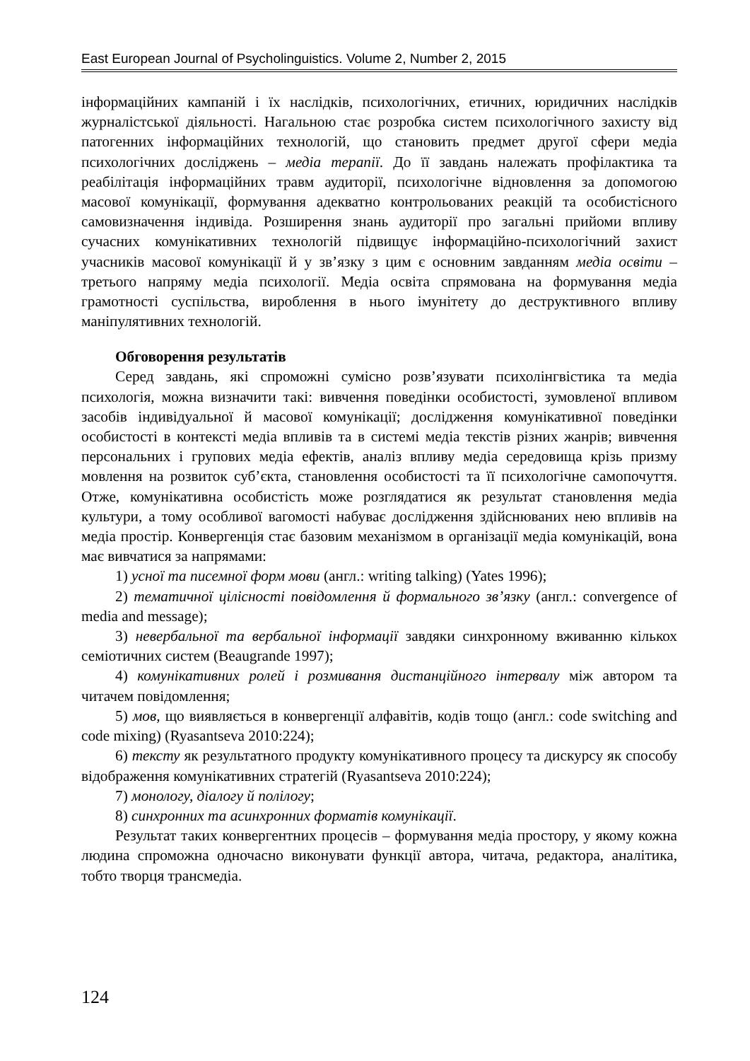East European Journal of Psycholinguistics. Volume 2, Number 2, 2015
інформаційних кампаній і їх наслідків, психологічних, етичних, юридичних наслідків журналістської діяльності. Нагальною стає розробка систем психологічного захисту від патогенних інформаційних технологій, що становить предмет другої сфери медіа психологічних досліджень – медіа терапії. До її завдань належать профілактика та реабілітація інформаційних травм аудиторії, психологічне відновлення за допомогою масової комунікації, формування адекватно контрольованих реакцій та особистісного самовизначення індивіда. Розширення знань аудиторії про загальні прийоми впливу сучасних комунікативних технологій підвищує інформаційно-психологічний захист учасників масової комунікації й у зв’язку з цим є основним завданням медіа освіти – третього напряму медіа психології. Медіа освіта спрямована на формування медіа грамотності суспільства, вироблення в нього імунітету до деструктивного впливу маніпулятивних технологій.
Обговорення результатів
Серед завдань, які спроможні сумісно розв’язувати психолінгвістика та медіа психологія, можна визначити такі: вивчення поведінки особистості, зумовленої впливом засобів індивідуальної й масової комунікації; дослідження комунікативної поведінки особистості в контексті медіа впливів та в системі медіа текстів різних жанрів; вивчення персональних і групових медіа ефектів, аналіз впливу медіа середовища крізь призму мовлення на розвиток суб’єкта, становлення особистості та її психологічне самопочуття. Отже, комунікативна особистість може розглядатися як результат становлення медіа культури, а тому особливої вагомості набуває дослідження здійснюваних нею впливів на медіа простір. Конвергенція стає базовим механізмом в організації медіа комунікацій, вона має вивчатися за напрямами:
1) усної та писемної форм мови (англ.: writing talking) (Yates 1996);
2) тематичної цілісності повідомлення й формального зв’язку (англ.: convergence of media and message);
3) невербальної та вербальної інформації завдяки синхронному вживанню кількох семіотичних систем (Beaugrande 1997);
4) комунікативних ролей і розмивання дистанційного інтервалу між автором та читачем повідомлення;
5) мов, що виявляється в конвергенції алфавітів, кодів тощо (англ.: code switching and code mixing) (Ryasantseva 2010:224);
6) тексту як результатного продукту комунікативного процесу та дискурсу як способу відображення комунікативних стратегій (Ryasantseva 2010:224);
7) монологу, діалогу й полілогу;
8) синхронних та асинхронних форматів комунікації.
Результат таких конвергентних процесів – формування медіа простору, у якому кожна людина спроможна одночасно виконувати функції автора, читача, редактора, аналітика, тобто творця трансмедіа.
124